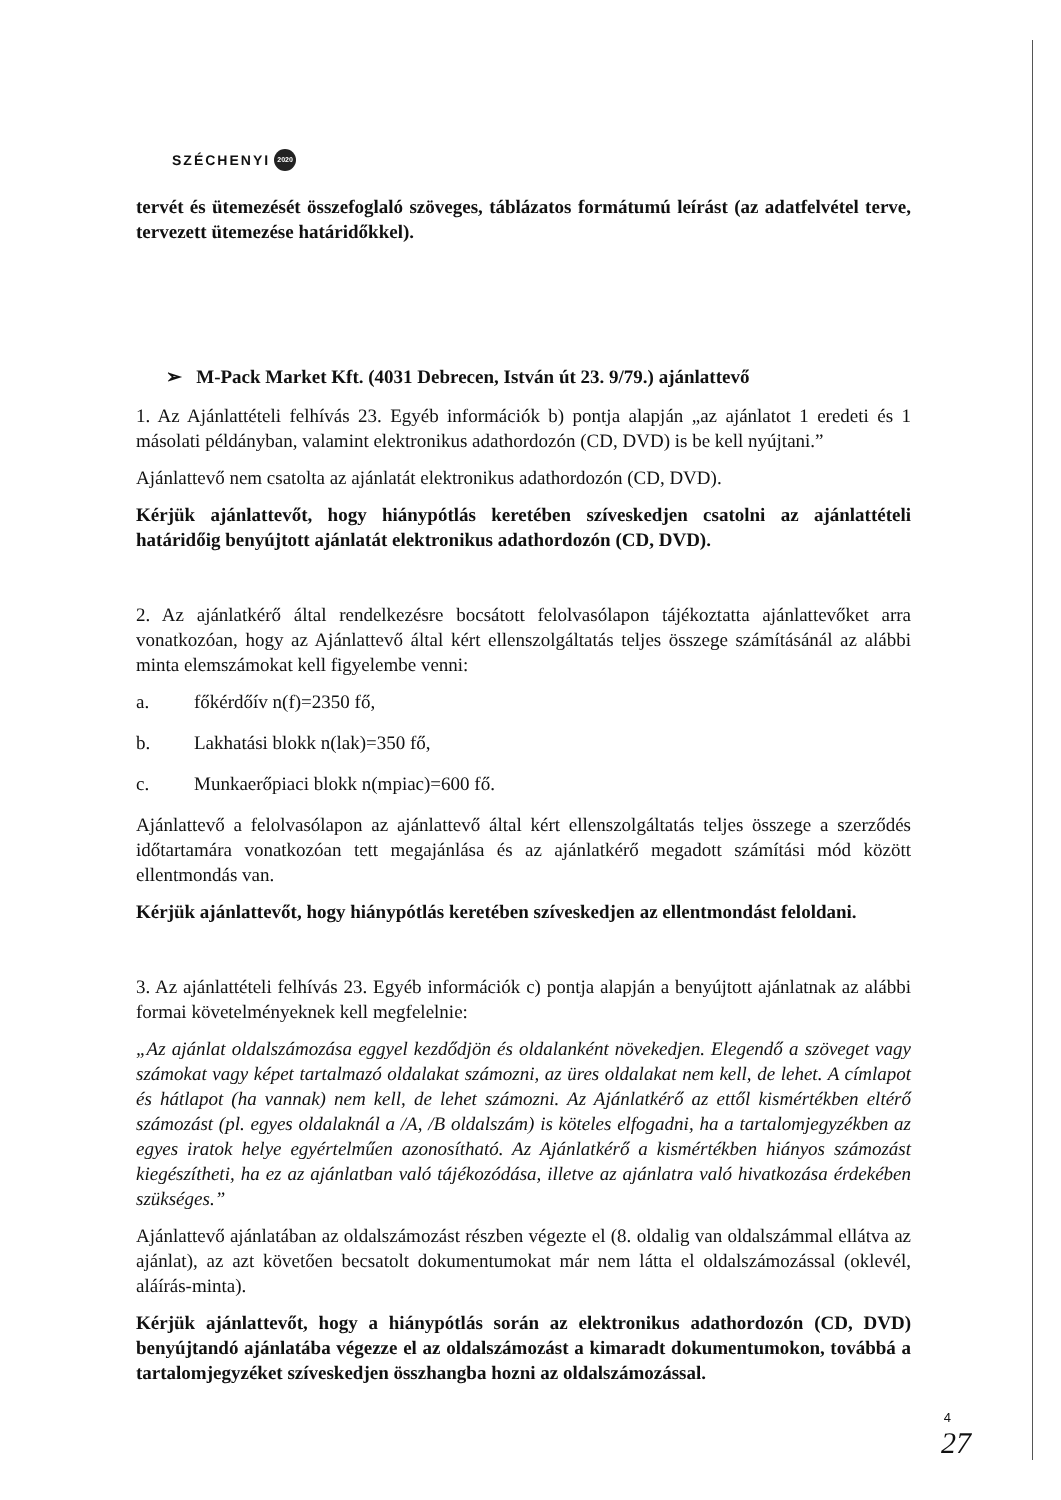SZÉCHENYI 2020
tervét és ütemezését összefoglaló szöveges, táblázatos formátumú leírást (az adatfelvétel terve, tervezett ütemezése határidőkkel).
➢ M-Pack Market Kft. (4031 Debrecen, István út 23. 9/79.) ajánlattevő
1. Az Ajánlattételi felhívás 23. Egyéb információk b) pontja alapján „az ajánlatot 1 eredeti és 1 másolati példányban, valamint elektronikus adathordozón (CD, DVD) is be kell nyújtani.”
Ajánlattevő nem csatolta az ajánlatát elektronikus adathordozón (CD, DVD).
Kérjük ajánlattevőt, hogy hiánypótlás keretében szíveskedjen csatolni az ajánlattételi határidőig benyújtott ajánlatát elektronikus adathordozón (CD, DVD).
2. Az ajánlatkérő által rendelkezésre bocsátott felolvasólapon tájékoztatta ajánlattevőket arra vonatkozóan, hogy az Ajánlattevő által kért ellenszolgáltatás teljes összege számításánál az alábbi minta elemszámokat kell figyelembe venni:
a. főkérdőív n(f)=2350 fő,
b. Lakhatási blokk n(lak)=350 fő,
c. Munkaerőpiaci blokk n(mpiac)=600 fő.
Ajánlattevő a felolvasólapon az ajánlattevő által kért ellenszolgáltatás teljes összege a szerződés időtartamára vonatkozóan tett megajánlása és az ajánlatkérő megadott számítási mód között ellentmondás van.
Kérjük ajánlattevőt, hogy hiánypótlás keretében szíveskedjen az ellentmondást feloldani.
3. Az ajánlattételi felhívás 23. Egyéb információk c) pontja alapján a benyújtott ajánlatnak az alábbi formai követelményeknek kell megfelelnie:
„Az ajánlat oldalszámozása eggyel kezdődjön és oldalanként növekedjen. Elegendő a szöveget vagy számokat vagy képet tartalmazó oldalakat számozni, az üres oldalakat nem kell, de lehet. A címlapot és hátlapot (ha vannak) nem kell, de lehet számozni. Az Ajánlatkérő az ettől kismértékben eltérő számozást (pl. egyes oldalaknál a /A, /B oldalszám) is köteles elfogadni, ha a tartalomjegyzékben az egyes iratok helye egyértelműen azonosítható. Az Ajánlatkérő a kismértékben hiányos számozást kiegészítheti, ha ez az ajánlatban való tájékozódása, illetve az ajánlatra való hivatkozása érdekében szükséges.”
Ajánlattevő ajánlatában az oldalszámozást részben végezte el (8. oldalig van oldalszámmal ellátva az ajánlat), az azt követően becsatolt dokumentumokat már nem látta el oldalszámozással (oklevél, aláírás-minta).
Kérjük ajánlattevőt, hogy a hiánypótlás során az elektronikus adathordozón (CD, DVD) benyújtandó ajánlatába végezze el az oldalszámozást a kimaradt dokumentumokon, továbbá a tartalomjegyzéket szíveskedjen összhangba hozni az oldalszámozással.
4
27